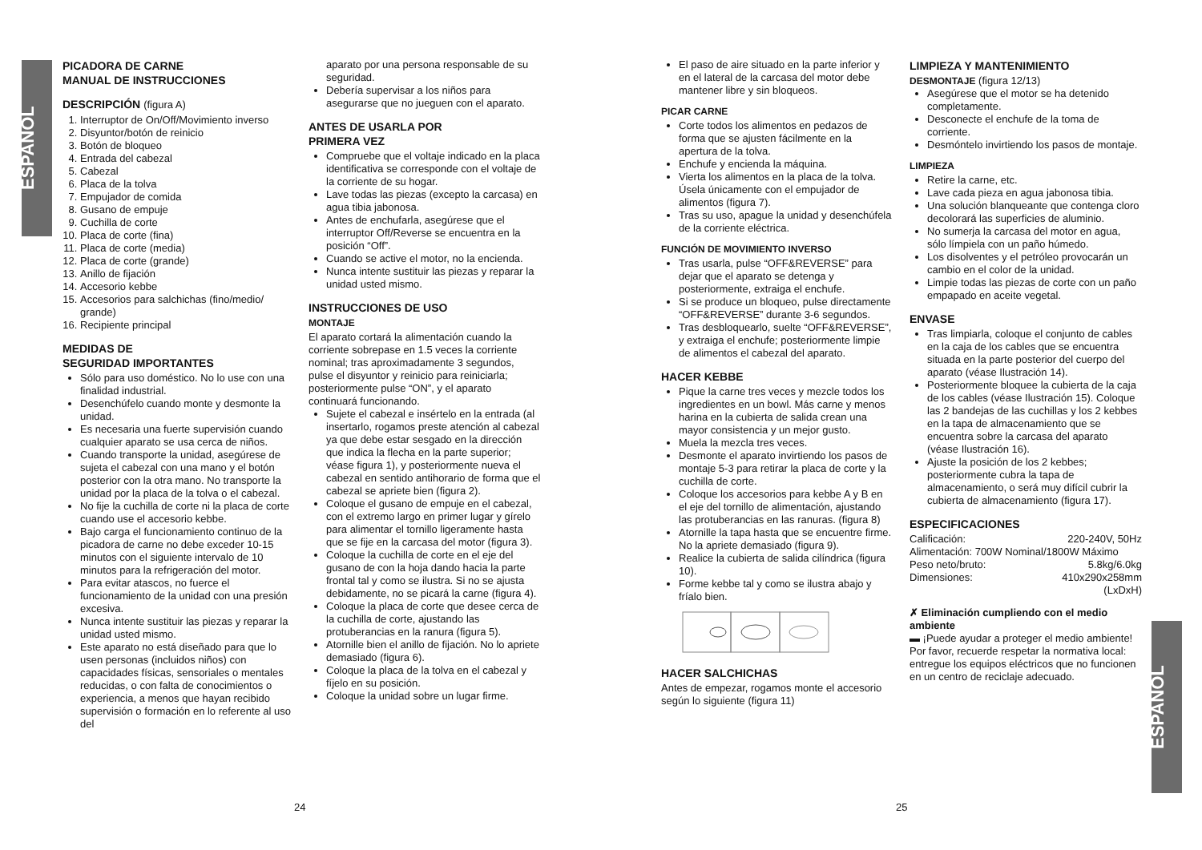ESPAÑOL
ESPAÑOL
PICADORA DE CARNE
MANUAL DE INSTRUCCIONES
DESCRIPCIÓN (figura A)
1. Interruptor de On/Off/Movimiento inverso
2. Disyuntor/botón de reinicio
3. Botón de bloqueo
4. Entrada del cabezal
5. Cabezal
6. Placa de la tolva
7. Empujador de comida
8. Gusano de empuje
9. Cuchilla de corte
10. Placa de corte (fina)
11. Placa de corte (media)
12. Placa de corte (grande)
13. Anillo de fijación
14. Accesorio kebbe
15. Accesorios para salchichas (fino/medio/ grande)
16. Recipiente principal
MEDIDAS DE
SEGURIDAD IMPORTANTES
Sólo para uso doméstico. No lo use con una finalidad industrial.
Desenchúfelo cuando monte y desmonte la unidad.
Es necesaria una fuerte supervisión cuando cualquier aparato se usa cerca de niños.
Cuando transporte la unidad, asegúrese de sujeta el cabezal con una mano y el botón posterior con la otra mano. No transporte la unidad por la placa de la tolva o el cabezal.
No fije la cuchilla de corte ni la placa de corte cuando use el accesorio kebbe.
Bajo carga el funcionamiento continuo de la picadora de carne no debe exceder 10-15 minutos con el siguiente intervalo de 10 minutos para la refrigeración del motor.
Para evitar atascos, no fuerce el funcionamiento de la unidad con una presión excesiva.
Nunca intente sustituir las piezas y reparar la unidad usted mismo.
Este aparato no está diseñado para que lo usen personas (incluidos niños) con capacidades físicas, sensoriales o mentales reducidas, o con falta de conocimientos o experiencia, a menos que hayan recibido supervisión o formación en lo referente al uso del
aparato por una persona responsable de su seguridad.
Debería supervisar a los niños para asegurarse que no jueguen con el aparato.
ANTES DE USARLA POR
PRIMERA VEZ
Compruebe que el voltaje indicado en la placa identificativa se corresponde con el voltaje de la corriente de su hogar.
Lave todas las piezas (excepto la carcasa) en agua tibia jabonosa.
Antes de enchufarla, asegúrese que el interruptor Off/Reverse se encuentra en la posición “Off”.
Cuando se active el motor, no la encienda.
Nunca intente sustituir las piezas y reparar la unidad usted mismo.
INSTRUCCIONES DE USO
MONTAJE
El aparato cortará la alimentación cuando la corriente sobrepase en 1.5 veces la corriente nominal; tras aproximadamente 3 segundos, pulse el disyuntor y reinicio para reiniciarla; posteriormente pulse “ON”, y el aparato continuará funcionando.
Sujete el cabezal e insértelo en la entrada (al insertarlo, rogamos preste atención al cabezal ya que debe estar sesgado en la dirección que indica la flecha en la parte superior; véase figura 1), y posteriormente nueva el cabezal en sentido antihorario de forma que el cabezal se apriete bien (figura 2).
Coloque el gusano de empuje en el cabezal, con el extremo largo en primer lugar y gírelo para alimentar el tornillo ligeramente hasta que se fije en la carcasa del motor (figura 3).
Coloque la cuchilla de corte en el eje del gusano de con la hoja dando hacia la parte frontal tal y como se ilustra. Si no se ajusta debidamente, no se picará la carne (figura 4).
Coloque la placa de corte que desee cerca de la cuchilla de corte, ajustando las protuberancias en la ranura (figura 5).
Atornille bien el anillo de fijación. No lo apriete demasiado (figura 6).
Coloque la placa de la tolva en el cabezal y fíjelo en su posición.
Coloque la unidad sobre un lugar firme.
24
El paso de aire situado en la parte inferior y en el lateral de la carcasa del motor debe mantener libre y sin bloqueos.
PICAR CARNE
Corte todos los alimentos en pedazos de forma que se ajusten fácilmente en la apertura de la tolva.
Enchufe y encienda la máquina.
Vierta los alimentos en la placa de la tolva. Úsela únicamente con el empujador de alimentos (figura 7).
Tras su uso, apague la unidad y desenchúfela de la corriente eléctrica.
FUNCIÓN DE MOVIMIENTO INVERSO
Tras usarla, pulse “OFF&REVERSE” para dejar que el aparato se detenga y posteriormente, extraiga el enchufe.
Si se produce un bloqueo, pulse directamente “OFF&REVERSE” durante 3-6 segundos.
Tras desbloquearlo, suelte “OFF&REVERSE”, y extraiga el enchufe; posteriormente limpie de alimentos el cabezal del aparato.
HACER KEBBE
Pique la carne tres veces y mezcle todos los ingredientes en un bowl. Más carne y menos harina en la cubierta de salida crean una mayor consistencia y un mejor gusto.
Muela la mezcla tres veces.
Desmonte el aparato invirtiendo los pasos de montaje 5-3 para retirar la placa de corte y la cuchilla de corte.
Coloque los accesorios para kebbe A y B en el eje del tornillo de alimentación, ajustando las protuberancias en las ranuras. (figura 8)
Atornille la tapa hasta que se encuentre firme. No la apriete demasiado (figura 9).
Realice la cubierta de salida cilíndrica (figura 10).
Forme kebbe tal y como se ilustra abajo y fríalo bien.
HACER SALCHICHAS
Antes de empezar, rogamos monte el accesorio según lo siguiente (figura 11)
LIMPIEZA Y MANTENIMIENTO
DESMONTAJE (figura 12/13)
Asegúrese que el motor se ha detenido completamente.
Desconecte el enchufe de la toma de corriente.
Desmóntelo invirtiendo los pasos de montaje.
LIMPIEZA
Retire la carne, etc.
Lave cada pieza en agua jabonosa tibia.
Una solución blanqueante que contenga cloro decolorará las superficies de aluminio.
No sumerja la carcasa del motor en agua, sólo límpiela con un paño húmedo.
Los disolventes y el petróleo provocarán un cambio en el color de la unidad.
Limpie todas las piezas de corte con un paño empapado en aceite vegetal.
ENVASE
Tras limpiarla, coloque el conjunto de cables en la caja de los cables que se encuentra situada en la parte posterior del cuerpo del aparato (véase Ilustración 14).
Posteriormente bloquee la cubierta de la caja de los cables (véase Ilustración 15). Coloque las 2 bandejas de las cuchillas y los 2 kebbes en la tapa de almacenamiento que se encuentra sobre la carcasa del aparato (véase Ilustración 16).
Ajuste la posición de los 2 kebbes; posteriormente cubra la tapa de almacenamiento, o será muy difícil cubrir la cubierta de almacenamiento (figura 17).
ESPECIFICACIONES
Calificación: 220-240V, 50Hz
Alimentación: 700W Nominal/1800W Máximo
Peso neto/bruto: 5.8kg/6.0kg
Dimensiones: 410x290x258mm
(LxDxH)
✗ Eliminación cumpliendo con el medio ambiente
▬ ¡Puede ayudar a proteger el medio ambiente!
Por favor, recuerde respetar la normativa local: entregue los equipos eléctricos que no funcionen en un centro de reciclaje adecuado.
25